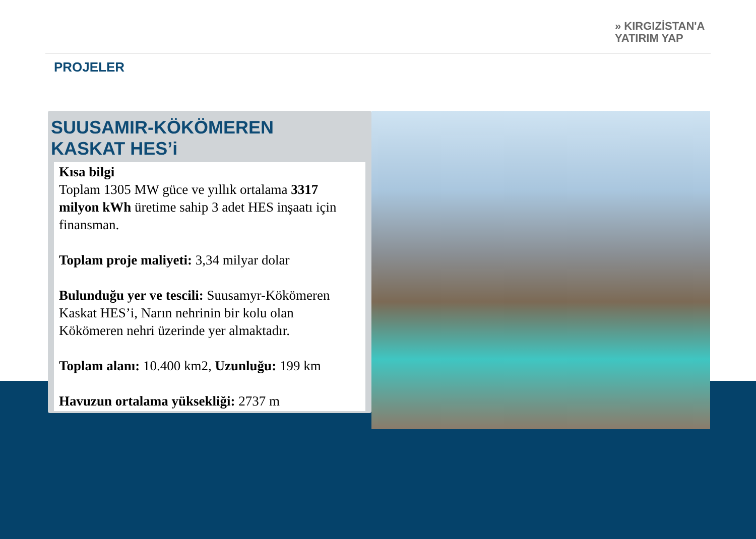» KIRGIZİSTAN'A
YATIRIM YAP
PROJELER
SUUSAMIR-KÖKÖMEREN
KASKAT HES’i
Kısa bilgi
Toplam 1305 MW güce ve yıllık ortalama 3317 milyon kWh üretime sahip 3 adet HES inşaatı için finansman.
Toplam proje maliyeti: 3,34 milyar dolar
Bulunduğu yer ve tescili: Suusamyr-Kökömeren Kaskat HES’i, Narın nehrinin bir kolu olan Kökömeren nehri üzerinde yer almaktadır.
Toplam alanı: 10.400 km2, Uzunluğu: 199 km
Havuzun ortalama yüksekliği: 2737 m